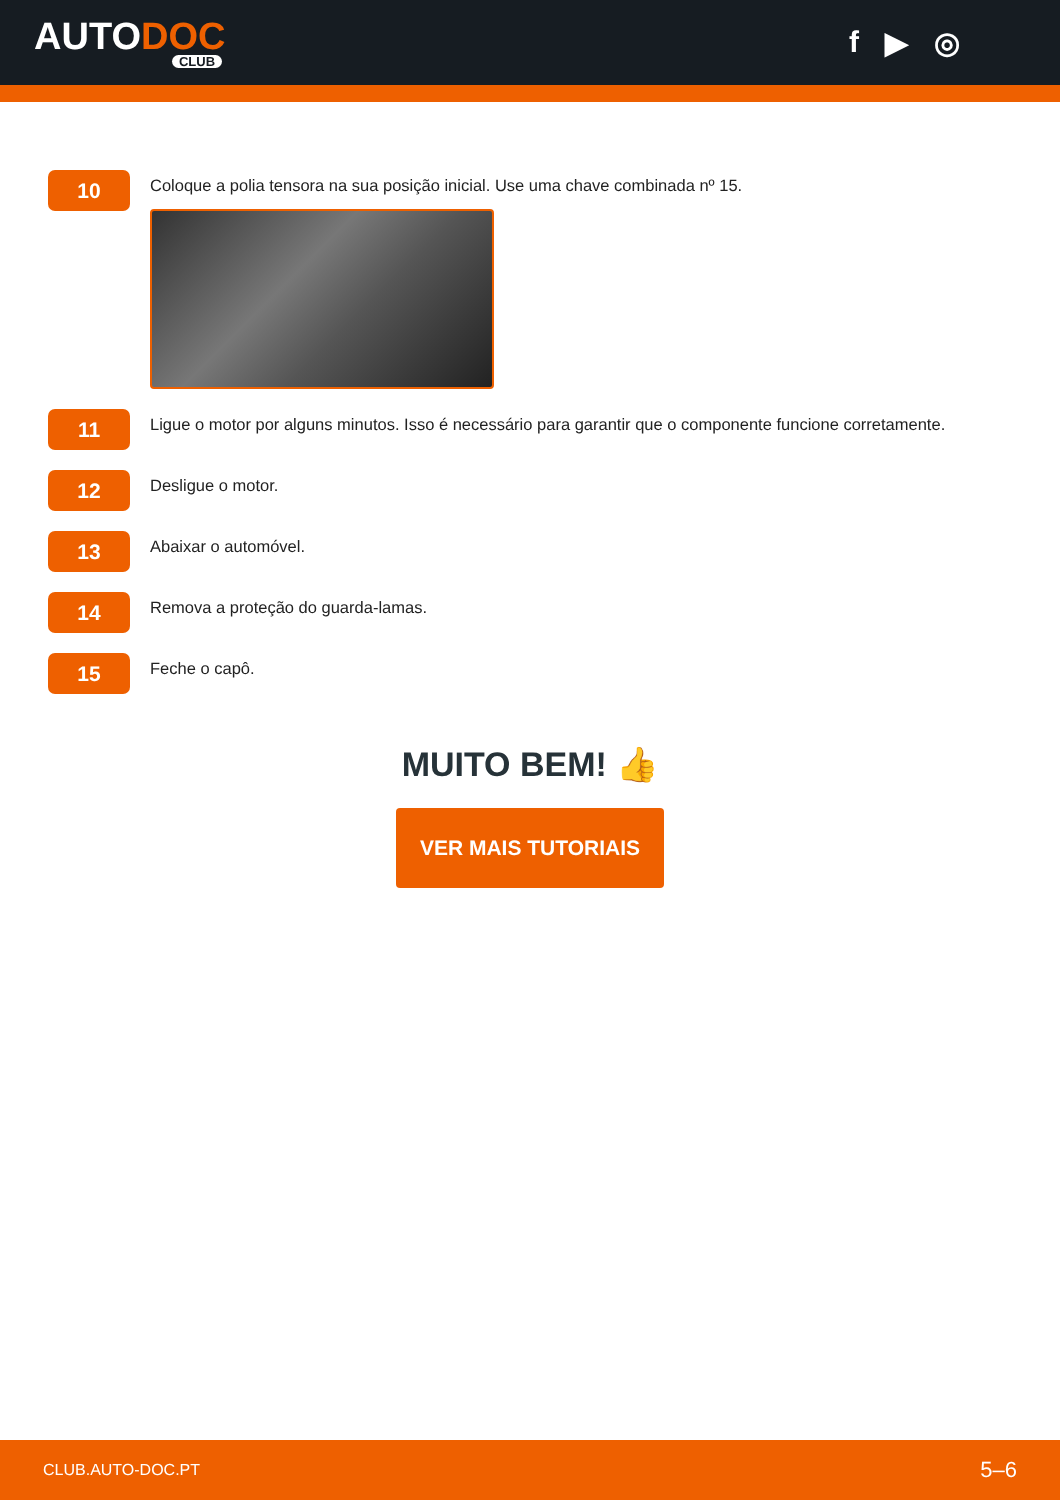AUTODOC
CLUB
f ▶ ◎
10
Coloque a polia tensora na sua posição inicial. Use uma chave combinada nº 15.
11
Ligue o motor por alguns minutos. Isso é necessário para garantir que o componente funcione corretamente.
12
Desligue o motor.
13
Abaixar o automóvel.
14
Remova a proteção do guarda-lamas.
15
Feche o capô.
MUITO BEM! 👍
VER MAIS TUTORIAIS
CLUB.AUTO-DOC.PT 5–6